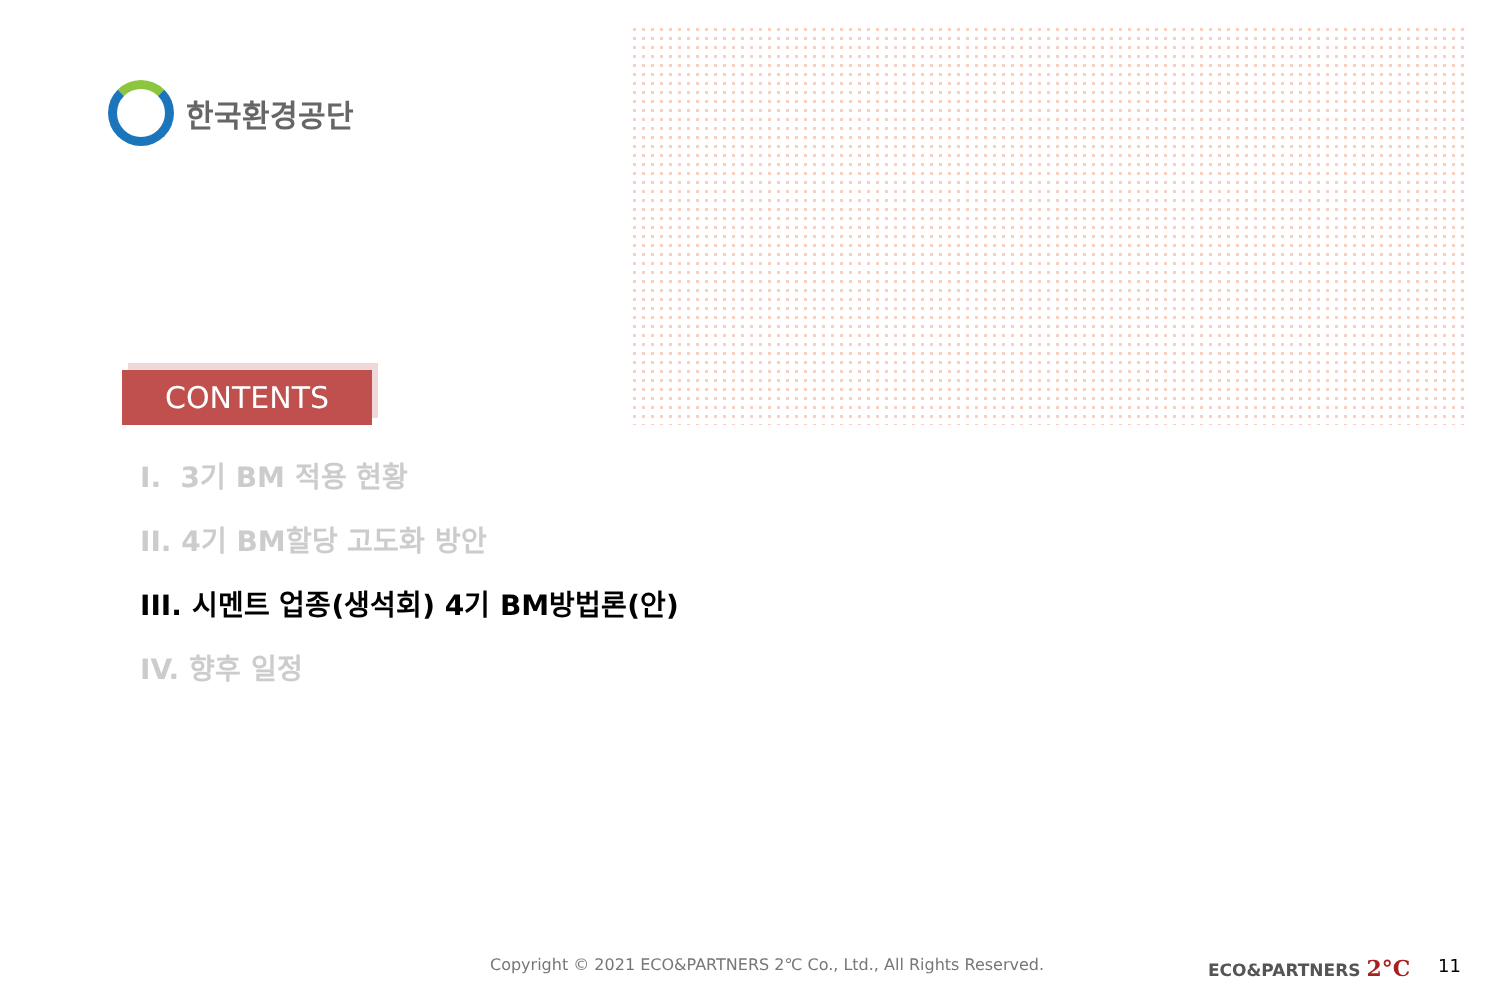한국환경공단
CONTENTS
I. 3기 BM 적용 현황
II. 4기 BM할당 고도화 방안
III. 시멘트 업종(생석회) 4기 BM방법론(안)
IV. 향후 일정
Copyright © 2021 ECO&PARTNERS 2℃ Co., Ltd., All Rights Reserved.
ECO&PARTNERS 2°C 11